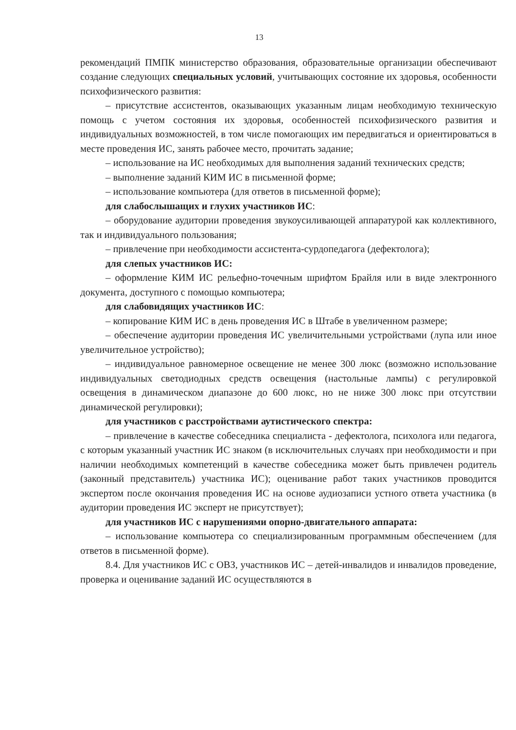13
рекомендаций ПМПК министерство образования, образовательные организации обеспечивают создание следующих специальных условий, учитывающих состояние их здоровья, особенности психофизического развития:
– присутствие ассистентов, оказывающих указанным лицам необходимую техническую помощь с учетом состояния их здоровья, особенностей психофизического развития и индивидуальных возможностей, в том числе помогающих им передвигаться и ориентироваться в месте проведения ИС, занять рабочее место, прочитать задание;
– использование на ИС необходимых для выполнения заданий технических средств;
– выполнение заданий КИМ ИС в письменной форме;
– использование компьютера (для ответов в письменной форме);
для слабослышащих и глухих участников ИС:
– оборудование аудитории проведения звукоусиливающей аппаратурой как коллективного, так и индивидуального пользования;
– привлечение при необходимости ассистента-сурдопедагога (дефектолога);
для слепых участников ИС:
– оформление КИМ ИС рельефно-точечным шрифтом Брайля или в виде электронного документа, доступного с помощью компьютера;
для слабовидящих участников ИС:
– копирование КИМ ИС в день проведения ИС в Штабе в увеличенном размере;
– обеспечение аудитории проведения ИС увеличительными устройствами (лупа или иное увеличительное устройство);
– индивидуальное равномерное освещение не менее 300 люкс (возможно использование индивидуальных светодиодных средств освещения (настольные лампы) с регулировкой освещения в динамическом диапазоне до 600 люкс, но не ниже 300 люкс при отсутствии динамической регулировки);
для участников с расстройствами аутистического спектра:
– привлечение в качестве собеседника специалиста - дефектолога, психолога или педагога, с которым указанный участник ИС знаком (в исключительных случаях при необходимости и при наличии необходимых компетенций в качестве собеседника может быть привлечен родитель (законный представитель) участника ИС); оценивание работ таких участников проводится экспертом после окончания проведения ИС на основе аудиозаписи устного ответа участника (в аудитории проведения ИС эксперт не присутствует);
для участников ИС с нарушениями опорно-двигательного аппарата:
– использование компьютера со специализированным программным обеспечением (для ответов в письменной форме).
8.4. Для участников ИС с ОВЗ, участников ИС – детей-инвалидов и инвалидов проведение, проверка и оценивание заданий ИС осуществляются в